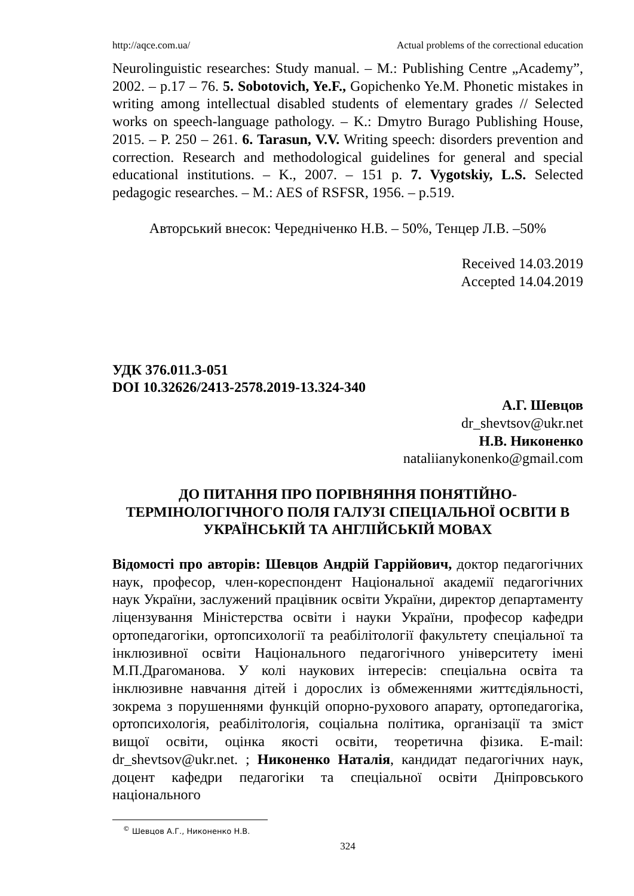http://aqce.com.ua/ Actual problems of the correctional education
Neurolinguistic researches: Study manual. – M.: Publishing Centre „Academy”, 2002. – p.17 – 76. 5. Sobotovich, Ye.F., Gopichenko Ye.M. Phonetic mistakes in writing among intellectual disabled students of elementary grades // Selected works on speech-language pathology. – K.: Dmytro Burago Publishing House, 2015. – P. 250 – 261. 6. Tarasun, V.V. Writing speech: disorders prevention and correction. Research and methodological guidelines for general and special educational institutions. – K., 2007. – 151 p. 7. Vygotskiy, L.S. Selected pedagogic researches. – M.: AES of RSFSR, 1956. – p.519.
Авторський внесок: Чередніченко Н.В. – 50%, Тенцер Л.В. –50%
Received 14.03.2019
Accepted 14.04.2019
УДК 376.011.3-051
DOI 10.32626/2413-2578.2019-13.324-340
А.Г. Шевцов
dr_shevtsov@ukr.net
Н.В. Никоненко
nataliianykonenko@gmail.com
ДО ПИТАННЯ ПРО ПОРІВНЯННЯ ПОНЯТІЙНО-ТЕРМІНОЛОГІЧНОГО ПОЛЯ ГАЛУЗІ СПЕЦІАЛЬНОЇ ОСВІТИ В УКРАЇНСЬКІЙ ТА АНГЛІЙСЬКІЙ МОВАХ
Відомості про авторів: Шевцов Андрій Гаррійович, доктор педагогічних наук, професор, член-кореспондент Національної академії педагогічних наук України, заслужений працівник освіти України, директор департаменту ліцензування Міністерства освіти і науки України, професор кафедри ортопедагогіки, ортопсихології та реабілітології факультету спеціальної та інклюзивної освіти Національного педагогічного університету імені М.П.Драгоманова. У колі наукових інтересів: спеціальна освіта та інклюзивне навчання дітей і дорослих із обмеженнями життєдіяльності, зокрема з порушеннями функцій опорно-рухового апарату, ортопедагогіка, ортопсихологія, реабілітологія, соціальна політика, організації та зміст вищої освіти, оцінка якості освіти, теоретична фізика. E-mail: dr_shevtsov@ukr.net. ; Никоненко Наталія, кандидат педагогічних наук, доцент кафедри педагогіки та спеціальної освіти Дніпровського національного
<sup>©</sup> Шевцов А.Г., Никоненко Н.В.
324